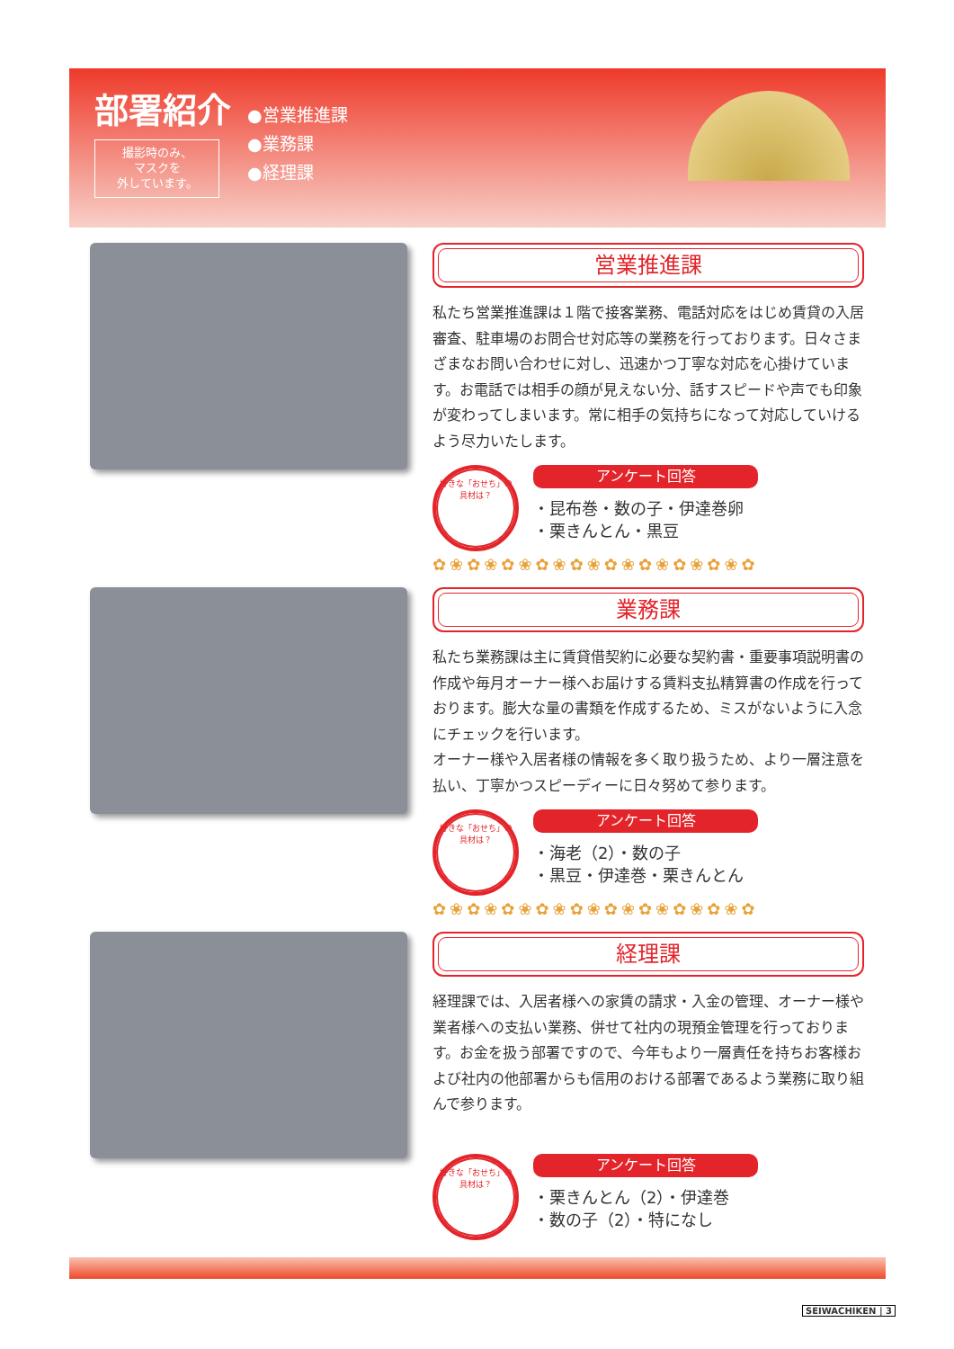部署紹介
撮影時のみ、
マスクを
外しています。
●営業推進課
●業務課
●経理課
営業推進課
私たち営業推進課は１階で接客業務、電話対応をはじめ賃貸の入居審査、駐車場のお問合せ対応等の業務を行っております。日々さまざまなお問い合わせに対し、迅速かつ丁寧な対応を心掛けています。お電話では相手の顔が見えない分、話すスピードや声でも印象が変わってしまいます。常に相手の気持ちになって対応していけるよう尽力いたします。
好きな「おせち」の具材は？
アンケート回答
・昆布巻・数の子・伊達巻卵
・栗きんとん・黒豆
✿❀✿❀✿❀✿❀✿❀✿❀✿❀✿❀✿❀✿
業務課
私たち業務課は主に賃貸借契約に必要な契約書・重要事項説明書の作成や毎月オーナー様へお届けする賃料支払精算書の作成を行っております。膨大な量の書類を作成するため、ミスがないように入念にチェックを行います。
オーナー様や入居者様の情報を多く取り扱うため、より一層注意を払い、丁寧かつスピーディーに日々努めて参ります。
好きな「おせち」の具材は？
アンケート回答
・海老（2）・数の子
・黒豆・伊達巻・栗きんとん
✿❀✿❀✿❀✿❀✿❀✿❀✿❀✿❀✿❀✿
経理課
経理課では、入居者様への家賃の請求・入金の管理、オーナー様や業者様への支払い業務、併せて社内の現預金管理を行っております。お金を扱う部署ですので、今年もより一層責任を持ちお客様および社内の他部署からも信用のおける部署であるよう業務に取り組んで参ります。
好きな「おせち」の具材は？
アンケート回答
・栗きんとん（2）・伊達巻
・数の子（2）・特になし
SEIWACHIKEN | 3